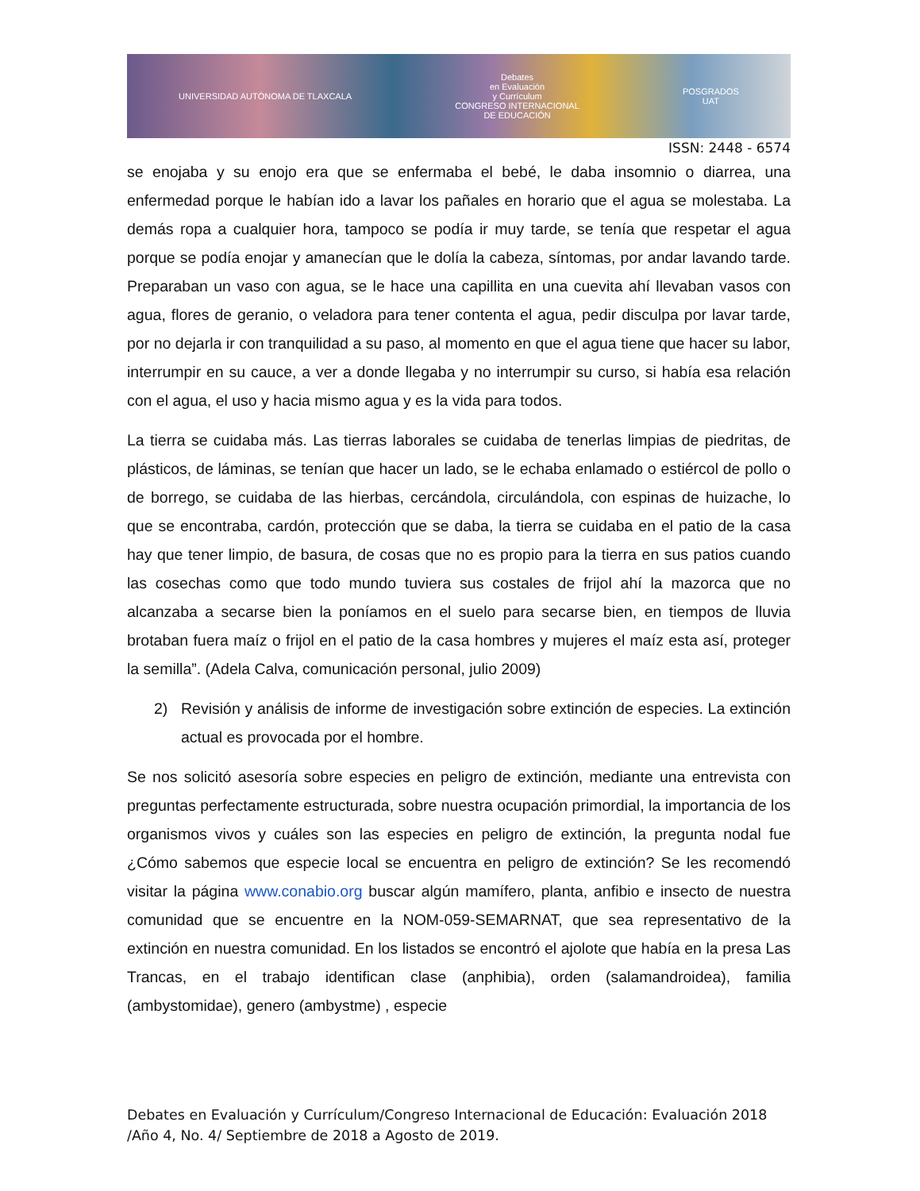UNIVERSIDAD AUTÓNOMA DE TLAXCALA
Debates
en Evaluación
y Currículum
CONGRESO INTERNACIONAL
DE EDUCACIÓN
POSGRADOS
UAT
ISSN: 2448 - 6574
se enojaba y su enojo era que se enfermaba el bebé, le daba insomnio o diarrea, una enfermedad porque le habían ido a lavar los pañales en horario que el agua se molestaba. La demás ropa a cualquier hora, tampoco se podía ir muy tarde, se tenía que respetar el agua porque se podía enojar y amanecían que le dolía la cabeza, síntomas, por andar lavando tarde. Preparaban un vaso con agua, se le hace una capillita en una cuevita ahí llevaban vasos con agua, flores de geranio, o veladora para tener contenta el agua, pedir disculpa por lavar tarde, por no dejarla ir con tranquilidad a su paso, al momento en que el agua tiene que hacer su labor, interrumpir en su cauce, a ver a donde llegaba y no interrumpir su curso, si había esa relación con el agua, el uso y hacia mismo agua y es la vida para todos.
La tierra se cuidaba más. Las tierras laborales se cuidaba de tenerlas limpias de piedritas, de plásticos, de láminas, se tenían que hacer un lado, se le echaba enlamado o estiércol de pollo o de borrego, se cuidaba de las hierbas, cercándola, circulándola, con espinas de huizache, lo que se encontraba, cardón, protección que se daba, la tierra se cuidaba en el patio de la casa hay que tener limpio, de basura, de cosas que no es propio para la tierra en sus patios cuando las cosechas como que todo mundo tuviera sus costales de frijol ahí la mazorca que no alcanzaba a secarse bien la poníamos en el suelo para secarse bien, en tiempos de lluvia brotaban fuera maíz o frijol en el patio de la casa hombres y mujeres el maíz esta así, proteger la semilla”. (Adela Calva, comunicación personal, julio 2009)
2) Revisión y análisis de informe de investigación sobre extinción de especies. La extinción actual es provocada por el hombre.
Se nos solicitó asesoría sobre especies en peligro de extinción, mediante una entrevista con preguntas perfectamente estructurada, sobre nuestra ocupación primordial, la importancia de los organismos vivos y cuáles son las especies en peligro de extinción, la pregunta nodal fue ¿Cómo sabemos que especie local se encuentra en peligro de extinción? Se les recomendó visitar la página www.conabio.org buscar algún mamífero, planta, anfibio e insecto de nuestra comunidad que se encuentre en la NOM-059-SEMARNAT, que sea representativo de la extinción en nuestra comunidad. En los listados se encontró el ajolote que había en la presa Las Trancas, en el trabajo identifican clase (anphibia), orden (salamandroidea), familia (ambystomidae), genero (ambystme) , especie
Debates en Evaluación y Currículum/Congreso Internacional de Educación: Evaluación 2018 /Año 4, No. 4/ Septiembre de 2018 a Agosto de 2019.